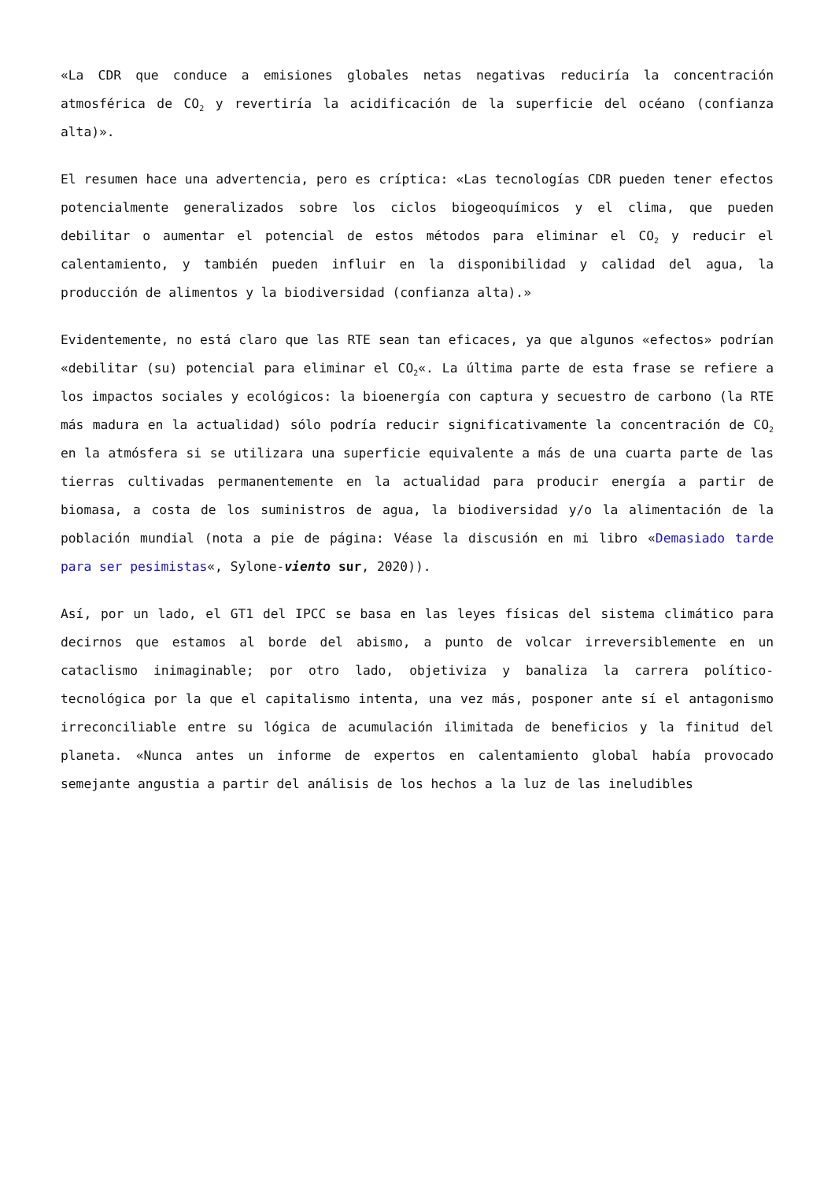«La CDR que conduce a emisiones globales netas negativas reduciría la concentración atmosférica de CO<sub>2</sub> y revertiría la acidificación de la superficie del océano (confianza alta)».
El resumen hace una advertencia, pero es críptica: «Las tecnologías CDR pueden tener efectos potencialmente generalizados sobre los ciclos biogeoquímicos y el clima, que pueden debilitar o aumentar el potencial de estos métodos para eliminar el CO<sub>2</sub> y reducir el calentamiento, y también pueden influir en la disponibilidad y calidad del agua, la producción de alimentos y la biodiversidad (confianza alta).»
Evidentemente, no está claro que las RTE sean tan eficaces, ya que algunos «efectos» podrían «debilitar (su) potencial para eliminar el CO<sub>2</sub>«. La última parte de esta frase se refiere a los impactos sociales y ecológicos: la bioenergía con captura y secuestro de carbono (la RTE más madura en la actualidad) sólo podría reducir significativamente la concentración de CO<sub>2</sub> en la atmósfera si se utilizara una superficie equivalente a más de una cuarta parte de las tierras cultivadas permanentemente en la actualidad para producir energía a partir de biomasa, a costa de los suministros de agua, la biodiversidad y/o la alimentación de la población mundial (nota a pie de página: Véase la discusión en mi libro «Demasiado tarde para ser pesimistas«, Sylone-viento sur, 2020)).
Así, por un lado, el GT1 del IPCC se basa en las leyes físicas del sistema climático para decirnos que estamos al borde del abismo, a punto de volcar irreversiblemente en un cataclismo inimaginable; por otro lado, objetiviza y banaliza la carrera político-tecnológica por la que el capitalismo intenta, una vez más, posponer ante sí el antagonismo irreconciliable entre su lógica de acumulación ilimitada de beneficios y la finitud del planeta. «Nunca antes un informe de expertos en calentamiento global había provocado semejante angustia a partir del análisis de los hechos a la luz de las ineludibles